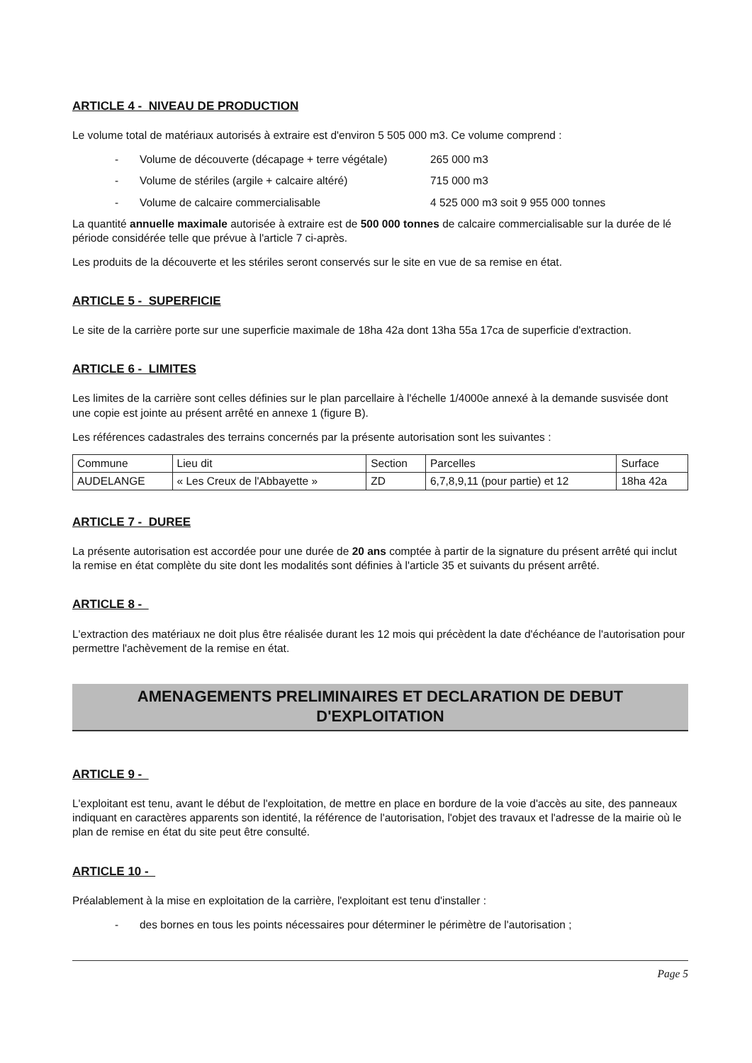ARTICLE 4 - NIVEAU DE PRODUCTION
Le volume total de matériaux autorisés à extraire est d'environ 5 505 000 m3. Ce volume comprend :
- Volume de découverte (décapage + terre végétale) 265 000 m3
- Volume de stériles (argile + calcaire altéré) 715 000 m3
- Volume de calcaire commercialisable 4 525 000 m3 soit 9 955 000 tonnes
La quantité annuelle maximale autorisée à extraire est de 500 000 tonnes de calcaire commercialisable sur la durée de lé période considérée telle que prévue à l'article 7 ci-après.
Les produits de la découverte et les stériles seront conservés sur le site en vue de sa remise en état.
ARTICLE 5 - SUPERFICIE
Le site de la carrière porte sur une superficie maximale de 18ha 42a dont 13ha 55a 17ca de superficie d'extraction.
ARTICLE 6 - LIMITES
Les limites de la carrière sont celles définies sur le plan parcellaire à l'échelle 1/4000e annexé à la demande susvisée dont une copie est jointe au présent arrêté en annexe 1 (figure B).
Les références cadastrales des terrains concernés par la présente autorisation sont les suivantes :
| Commune | Lieu dit | Section | Parcelles | Surface |
| AUDELANGE | « Les Creux de l'Abbayette » | ZD | 6,7,8,9,11 (pour partie) et 12 | 18ha 42a |
ARTICLE 7 - DUREE
La présente autorisation est accordée pour une durée de 20 ans comptée à partir de la signature du présent arrêté qui inclut la remise en état complète du site dont les modalités sont définies à l'article 35 et suivants du présent arrêté.
ARTICLE 8 -
L'extraction des matériaux ne doit plus être réalisée durant les 12 mois qui précèdent la date d'échéance de l'autorisation pour permettre l'achèvement de la remise en état.
AMENAGEMENTS PRELIMINAIRES ET DECLARATION DE DEBUT
D'EXPLOITATION
ARTICLE 9 -
L'exploitant est tenu, avant le début de l'exploitation, de mettre en place en bordure de la voie d'accès au site, des panneaux indiquant en caractères apparents son identité, la référence de l'autorisation, l'objet des travaux et l'adresse de la mairie où le plan de remise en état du site peut être consulté.
ARTICLE 10 -
Préalablement à la mise en exploitation de la carrière, l'exploitant est tenu d'installer :
- des bornes en tous les points nécessaires pour déterminer le périmètre de l'autorisation ;
Page 5